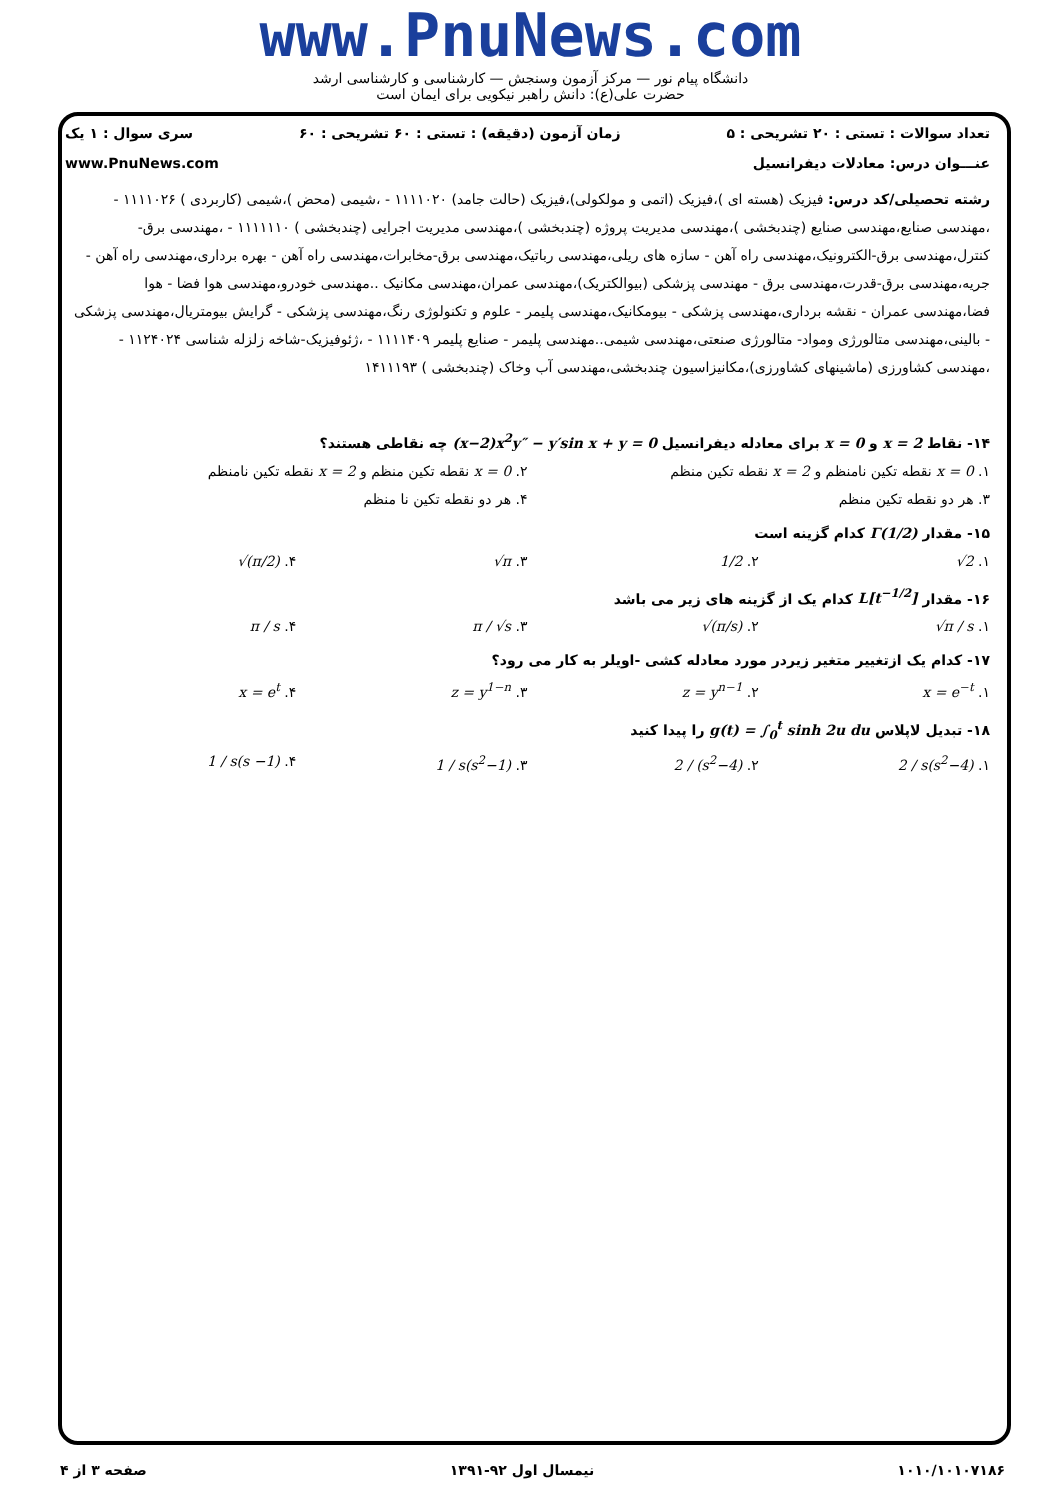www.PnuNews.com
دانشگاه پیام نور — مرکز آزمون وسنجش — کارشناسی و کارشناسی ارشد
حضرت علی(ع): دانش راهبر نیکویی برای ایمان است
تعداد سوالات : تستی : ۲۰ تشریحی : ۵ زمان آزمون (دقیقه) : تستی : ۶۰ تشریحی : ۶۰ سری سوال : ۱ یک
عنـــوان درس: معادلات دیفرانسیل www.PnuNews.com
رشته تحصیلی/کد درس: فیزیک (هسته ای )،فیزیک (اتمی و مولکولی)،فیزیک (حالت جامد) ۱۱۱۱۰۲۰ - ،شیمی (محض )،شیمی (کاربردی ) ۱۱۱۱۰۲۶ - ،مهندسی صنایع،مهندسی صنایع (چندبخشی )،مهندسی مدیریت پروژه (چندبخشی )،مهندسی مدیریت اجرایی (چندبخشی ) ۱۱۱۱۱۱۰ - ،مهندسی برق-کنترل،مهندسی برق-الکترونیک،مهندسی راه آهن - سازه های ریلی،مهندسی رباتیک،مهندسی برق-مخابرات،مهندسی راه آهن - بهره برداری،مهندسی راه آهن - جریه،مهندسی برق-قدرت،مهندسی برق - مهندسی پزشکی (بیوالکتریک)،مهندسی عمران،مهندسی مکانیک ..مهندسی خودرو،مهندسی هوا فضا - هوا فضا،مهندسی عمران - نقشه برداری،مهندسی پزشکی - بیومکانیک،مهندسی پلیمر - علوم و تکنولوژی رنگ،مهندسی پزشکی - گرایش بیومتریال،مهندسی پزشکی - بالینی،مهندسی متالورژی ومواد- متالورژی صنعتی،مهندسی شیمی..مهندسی پلیمر - صنایع پلیمر ۱۱۱۱۴۰۹ - ،ژئوفیزیک-شاخه زلزله شناسی ۱۱۲۴۰۲۴ - ،مهندسی کشاورزی (ماشینهای کشاورزی)،مکانیزاسیون چندبخشی،مهندسی آب وخاک (چندبخشی ) ۱۴۱۱۱۹۳
۱۴- نقاط x = 2 و x = 0 برای معادله دیفرانسیل (x−2)x<sup>2</sup>y″ − y′sin x + y = 0 چه نقاطی هستند؟
۱. x = 0 نقطه تکین نامنظم و x = 2 نقطه تکین منظم ۲. x = 0 نقطه تکین منظم و x = 2 نقطه تکین نامنظم
۳. هر دو نقطه تکین منظم ۴. هر دو نقطه تکین نا منظم
۱۵- مقدار Γ(1/2) کدام گزینه است
۱. √2 ۲. 1/2 ۳. √π ۴. √(π/2)
۱۶- مقدار L[t<sup>−1/2</sup>] کدام یک از گزینه های زیر می باشد
۱. √π / s ۲. √(π/s) ۳. π / √s ۴. π / s
۱۷- کدام یک ازتغییر متغیر زیردر مورد معادله کشی -اویلر به کار می رود؟
۱. x = e<sup>−t</sup> ۲. z = y<sup>n−1</sup> ۳. z = y<sup>1−n</sup> ۴. x = e<sup>t</sup>
۱۸- تبدیل لاپلاس g(t) = ∫<sub>0</sub><sup>t</sup> sinh 2u du را پیدا کنید
۱. 2 / s(s<sup>2</sup>−4) ۲. 2 / (s<sup>2</sup>−4) ۳. 1 / s(s<sup>2</sup>−1) ۴. 1 / s(s −1)
۱۰۱۰/۱۰۱۰۷۱۸۶ نیمسال اول ۹۲-۱۳۹۱ صفحه ۳ از ۴